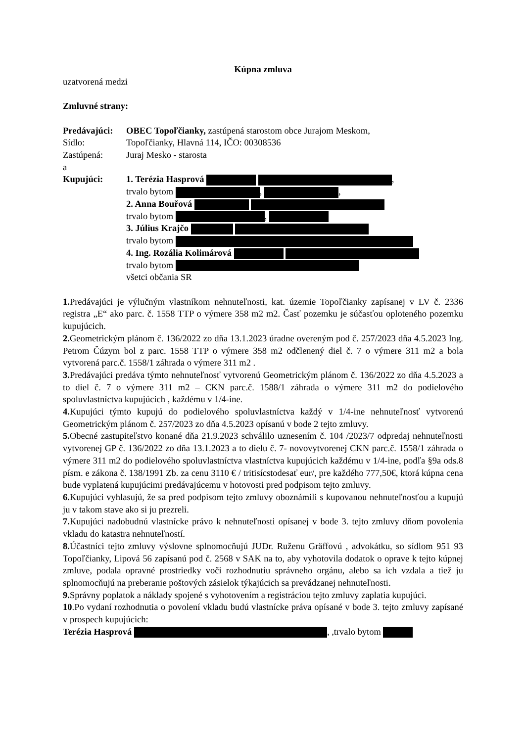Kúpna zmluva
uzatvorená medzi
Zmluvné strany:
Predávajúci: OBEC Topoľčianky, zastúpená starostom obce Jurajom Meskom,
Sídlo: Topoľčianky, Hlavná 114, IČO: 00308536
Zastúpená: Juraj Mesko - starosta
a
Kupujúci: 1. Terézia Hasprová ,
trvalo bytom , ,
2. Anna Bouřová
trvalo bytom ,
3. Július Krajčo
trvalo bytom
4. Ing. Rozália Kolimárová
trvalo bytom
všetci občania SR
1. Predávajúci je výlučným vlastníkom nehnuteľnosti, kat. územie Topoľčianky zapísanej v LV č. 2336 registra „E“ ako parc. č. 1558 TTP o výmere 358 m2 m2. Časť pozemku je súčasťou oploteného pozemku kupujúcich.
2. Geometrickým plánom č. 136/2022 zo dňa 13.1.2023 úradne overeným pod č. 257/2023 dňa 4.5.2023 Ing. Petrom Čúzym bol z parc. 1558 TTP o výmere 358 m2 odčlenený diel č. 7 o výmere 311 m2 a bola vytvorená parc.č. 1558/1 záhrada o výmere 311 m2 .
3. Predávajúci predáva týmto nehnuteľnosť vytvorenú Geometrickým plánom č. 136/2022 zo dňa 4.5.2023 a to diel č. 7 o výmere 311 m2 – CKN parc.č. 1588/1 záhrada o výmere 311 m2 do podielového spoluvlastníctva kupujúcich , každému v 1/4-ine.
4. Kupujúci týmto kupujú do podielového spoluvlastníctva každý v 1/4-ine nehnuteľnosť vytvorenú Geometrickým plánom č. 257/2023 zo dňa 4.5.2023 opísanú v bode 2 tejto zmluvy.
5. Obecné zastupiteľstvo konané dňa 21.9.2023 schválilo uznesením č. 104 /2023/7 odpredaj nehnuteľnosti vytvorenej GP č. 136/2022 zo dňa 13.1.2023 a to dielu č. 7- novovytvorenej CKN parc.č. 1558/1 záhrada o výmere 311 m2 do podielového spoluvlastníctva vlastníctva kupujúcich každému v 1/4-ine, podľa §9a ods.8 písm. e zákona č. 138/1991 Zb. za cenu 3110 € / tritisícstodesať eur/, pre každého 777,50€, ktorá kúpna cena bude vyplatená kupujúcimi predávajúcemu v hotovosti pred podpisom tejto zmluvy.
6. Kupujúci vyhlasujú, že sa pred podpisom tejto zmluvy oboznámili s kupovanou nehnuteľnosťou a kupujú ju v takom stave ako si ju prezreli.
7. Kupujúci nadobudnú vlastnícke právo k nehnuteľnosti opísanej v bode 3. tejto zmluvy dňom povolenia vkladu do katastra nehnuteľností.
8. Účastníci tejto zmluvy výslovne splnomocňujú JUDr. Ruženu Gräffovú , advokátku, so sídlom 951 93 Topoľčianky, Lipová 56 zapísanú pod č. 2568 v SAK na to, aby vyhotovila dodatok o oprave k tejto kúpnej zmluve, podala opravné prostriedky voči rozhodnutiu správneho orgánu, alebo sa ich vzdala a tiež ju splnomocňujú na preberanie poštových zásielok týkajúcich sa prevádzanej nehnuteľnosti.
9. Správny poplatok a náklady spojené s vyhotovením a registráciou tejto zmluvy zaplatia kupujúci.
10.Po vydaní rozhodnutia o povolení vkladu budú vlastnícke práva opísané v bode 3. tejto zmluvy zapísané v prospech kupujúcich:
Terézia Hasprová , ,trvalo bytom